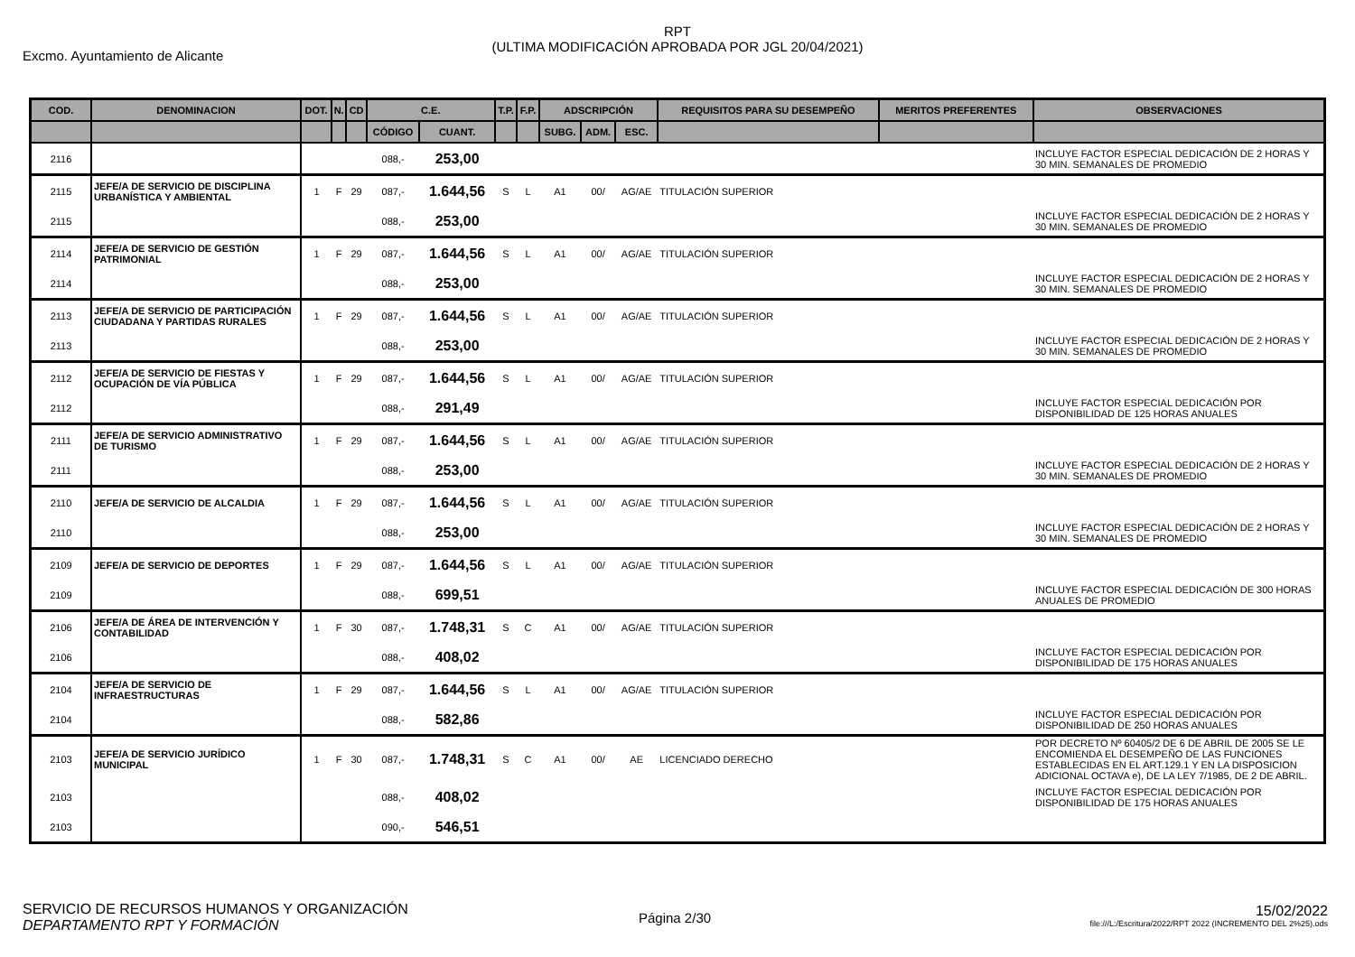RPT
(ULTIMA MODIFICACIÓN APROBADA POR JGL 20/04/2021)
Excmo. Ayuntamiento de Alicante
| COD. | DENOMINACION | DOT. | N. | CD | C.E. | | T.P. | F.P. | ADSCRIPCIÓN | | | REQUISITOS PARA SU DESEMPEÑO | MERITOS PREFERENTES | OBSERVACIONES |
| --- | --- | --- | --- | --- | --- | --- | --- | --- | --- | --- | --- | --- | --- | --- |
| | | | | | CÓDIGO | CUANT. | | | SUBG. | ADM. | ESC. | | | |
| 2116 | | | | | 088,- | 253,00 | | | | | | | | INCLUYE FACTOR ESPECIAL DEDICACIÓN DE 2 HORAS Y 30 MIN. SEMANALES DE PROMEDIO |
| 2115 | JEFE/A DE SERVICIO DE DISCIPLINA URBANÍSTICA Y AMBIENTAL | 1 | F | 29 | 087,- | 1.644,56 | S | L | A1 | 00/ | AG/AE | TITULACIÓN SUPERIOR | | |
| 2115 | | | | | 088,- | 253,00 | | | | | | | | INCLUYE FACTOR ESPECIAL DEDICACIÓN DE 2 HORAS Y 30 MIN. SEMANALES DE PROMEDIO |
| 2114 | JEFE/A DE SERVICIO DE GESTIÓN PATRIMONIAL | 1 | F | 29 | 087,- | 1.644,56 | S | L | A1 | 00/ | AG/AE | TITULACIÓN SUPERIOR | | |
| 2114 | | | | | 088,- | 253,00 | | | | | | | | INCLUYE FACTOR ESPECIAL DEDICACIÓN DE 2 HORAS Y 30 MIN. SEMANALES DE PROMEDIO |
| 2113 | JEFE/A DE SERVICIO DE PARTICIPACIÓN CIUDADANA Y PARTIDAS RURALES | 1 | F | 29 | 087,- | 1.644,56 | S | L | A1 | 00/ | AG/AE | TITULACIÓN SUPERIOR | | |
| 2113 | | | | | 088,- | 253,00 | | | | | | | | INCLUYE FACTOR ESPECIAL DEDICACIÓN DE 2 HORAS Y 30 MIN. SEMANALES DE PROMEDIO |
| 2112 | JEFE/A DE SERVICIO DE FIESTAS Y OCUPACIÓN DE VÍA PÚBLICA | 1 | F | 29 | 087,- | 1.644,56 | S | L | A1 | 00/ | AG/AE | TITULACIÓN SUPERIOR | | |
| 2112 | | | | | 088,- | 291,49 | | | | | | | | INCLUYE FACTOR ESPECIAL DEDICACIÓN POR DISPONIBILIDAD DE 125 HORAS ANUALES |
| 2111 | JEFE/A DE SERVICIO ADMINISTRATIVO DE TURISMO | 1 | F | 29 | 087,- | 1.644,56 | S | L | A1 | 00/ | AG/AE | TITULACIÓN SUPERIOR | | |
| 2111 | | | | | 088,- | 253,00 | | | | | | | | INCLUYE FACTOR ESPECIAL DEDICACIÓN DE 2 HORAS Y 30 MIN. SEMANALES DE PROMEDIO |
| 2110 | JEFE/A DE SERVICIO DE ALCALDIA | 1 | F | 29 | 087,- | 1.644,56 | S | L | A1 | 00/ | AG/AE | TITULACIÓN SUPERIOR | | |
| 2110 | | | | | 088,- | 253,00 | | | | | | | | INCLUYE FACTOR ESPECIAL DEDICACIÓN DE 2 HORAS Y 30 MIN. SEMANALES DE PROMEDIO |
| 2109 | JEFE/A DE SERVICIO DE DEPORTES | 1 | F | 29 | 087,- | 1.644,56 | S | L | A1 | 00/ | AG/AE | TITULACIÓN SUPERIOR | | |
| 2109 | | | | | 088,- | 699,51 | | | | | | | | INCLUYE FACTOR ESPECIAL DEDICACIÓN DE 300 HORAS ANUALES DE PROMEDIO |
| 2106 | JEFE/A DE ÁREA DE INTERVENCIÓN Y CONTABILIDAD | 1 | F | 30 | 087,- | 1.748,31 | S | C | A1 | 00/ | AG/AE | TITULACIÓN SUPERIOR | | |
| 2106 | | | | | 088,- | 408,02 | | | | | | | | INCLUYE FACTOR ESPECIAL DEDICACIÓN POR DISPONIBILIDAD DE 175 HORAS ANUALES |
| 2104 | JEFE/A DE SERVICIO DE INFRAESTRUCTURAS | 1 | F | 29 | 087,- | 1.644,56 | S | L | A1 | 00/ | AG/AE | TITULACIÓN SUPERIOR | | |
| 2104 | | | | | 088,- | 582,86 | | | | | | | | INCLUYE FACTOR ESPECIAL DEDICACIÓN POR DISPONIBILIDAD DE 250 HORAS ANUALES |
| 2103 | JEFE/A DE SERVICIO JURÍDICO MUNICIPAL | 1 | F | 30 | 087,- | 1.748,31 | S | C | A1 | 00/ | AE | LICENCIADO DERECHO | | POR DECRETO Nº 60405/2 DE 6 DE ABRIL DE 2005 SE LE ENCOMIENDA EL DESEMPEÑO DE LAS FUNCIONES ESTABLECIDAS EN EL ART.129.1 Y EN LA DISPOSICION ADICIONAL OCTAVA e), DE LA LEY 7/1985, DE 2 DE ABRIL. |
| 2103 | | | | | 088,- | 408,02 | | | | | | | | INCLUYE FACTOR ESPECIAL DEDICACIÓN POR DISPONIBILIDAD DE 175 HORAS ANUALES |
| 2103 | | | | | 090,- | 546,51 | | | | | | | | |
SERVICIO DE RECURSOS HUMANOS Y ORGANIZACIÓN
DEPARTAMENTO RPT Y FORMACIÓN
Página 2/30
15/02/2022
file:///L:/Escritura/2022/RPT 2022 (INCREMENTO DEL 2%25).ods